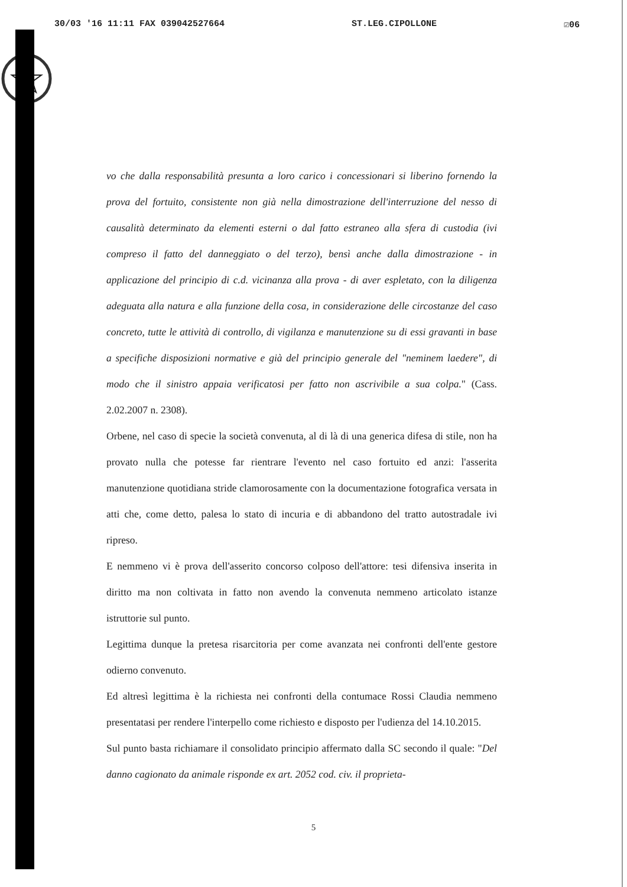30/03 '16 11:11 FAX 039042527664 ST.LEG.CIPOLLONE ☑06
vo che dalla responsabilità presunta a loro carico i concessionari si liberino fornendo la prova del fortuito, consistente non già nella dimostrazione dell'interruzione del nesso di causalità determinato da elementi esterni o dal fatto estraneo alla sfera di custodia (ivi compreso il fatto del danneggiato o del terzo), bensì anche dalla dimostrazione - in applicazione del principio di c.d. vicinanza alla prova - di aver espletato, con la diligenza adeguata alla natura e alla funzione della cosa, in considerazione delle circostanze del caso concreto, tutte le attività di controllo, di vigilanza e manutenzione su di essi gravanti in base a specifiche disposizioni normative e già del principio generale del "neminem laedere", di modo che il sinistro appaia verificatosi per fatto non ascrivibile a sua colpa." (Cass. 2.02.2007 n. 2308).
Orbene, nel caso di specie la società convenuta, al di là di una generica difesa di stile, non ha provato nulla che potesse far rientrare l'evento nel caso fortuito ed anzi: l'asserita manutenzione quotidiana stride clamorosamente con la documentazione fotografica versata in atti che, come detto, palesa lo stato di incuria e di abbandono del tratto autostradale ivi ripreso.
E nemmeno vi è prova dell'asserito concorso colposo dell'attore: tesi difensiva inserita in diritto ma non coltivata in fatto non avendo la convenuta nemmeno articolato istanze istruttorie sul punto.
Legittima dunque la pretesa risarcitoria per come avanzata nei confronti dell'ente gestore odierno convenuto.
Ed altresì legittima è la richiesta nei confronti della contumace Rossi Claudia nemmeno presentatasi per rendere l'interpello come richiesto e disposto per l'udienza del 14.10.2015.
Sul punto basta richiamare il consolidato principio affermato dalla SC secondo il quale: "Del danno cagionato da animale risponde ex art. 2052 cod. civ. il proprieta-
5